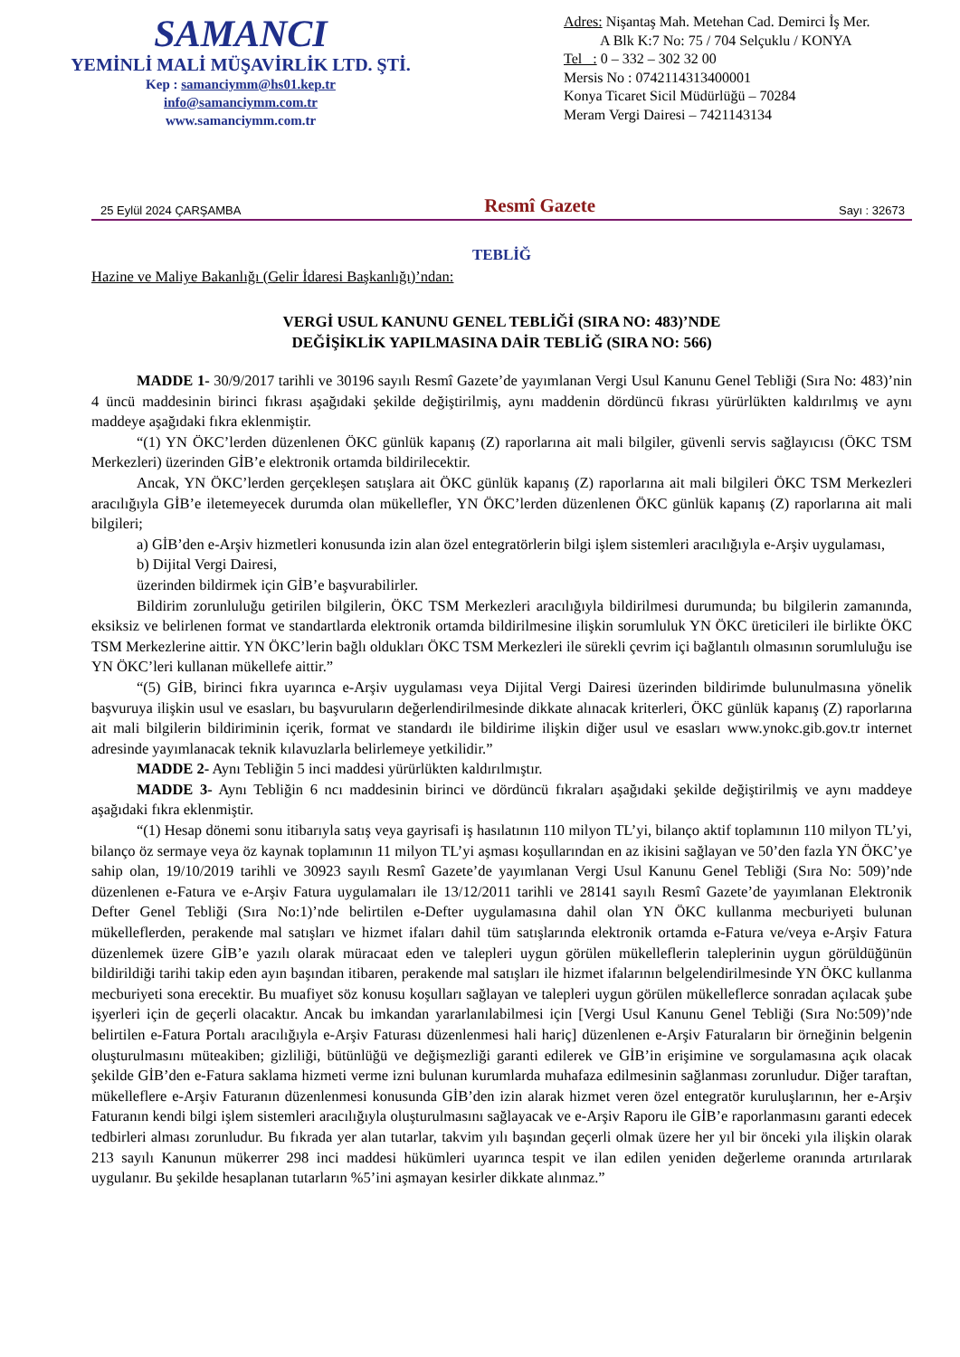SAMANCI
YEMİNLİ MALİ MÜŞAVİRLİK LTD. ŞTİ.
Kep : samanciymm@hs01.kep.tr
info@samanciymm.com.tr
www.samanciymm.com.tr
Adres: Nişantaş Mah. Metehan Cad. Demirci İş Mer.
A Blk K:7 No: 75 / 704 Selçuklu / KONYA
Tel : 0 – 332 – 302 32 00
Mersis No : 0742114313400001
Konya Ticaret Sicil Müdürlüğü – 70284
Meram Vergi Dairesi – 7421143134
25 Eylül 2024 ÇARŞAMBA Resmî Gazete Sayı : 32673
TEBLİĞ
Hazine ve Maliye Bakanlığı (Gelir İdaresi Başkanlığı)’ndan:
VERGİ USUL KANUNU GENEL TEBLİĞİ (SIRA NO: 483)’NDE
DEĞİŞİKLİK YAPILMASINA DAİR TEBLİĞ (SIRA NO: 566)
MADDE 1- 30/9/2017 tarihli ve 30196 sayılı Resmî Gazete’de yayımlanan Vergi Usul Kanunu Genel Tebliği (Sıra No: 483)’nin 4 üncü maddesinin birinci fıkrası aşağıdaki şekilde değiştirilmiş, aynı maddenin dördüncü fıkrası yürürlükten kaldırılmış ve aynı maddeye aşağıdaki fıkra eklenmiştir.
“(1) YN ÖKC’lerden düzenlenen ÖKC günlük kapanış (Z) raporlarına ait mali bilgiler, güvenli servis sağlayıcısı (ÖKC TSM Merkezleri) üzerinden GİB’e elektronik ortamda bildirilecektir.
Ancak, YN ÖKC’lerden gerçekleşen satışlara ait ÖKC günlük kapanış (Z) raporlarına ait mali bilgileri ÖKC TSM Merkezleri aracılığıyla GİB’e iletemeyecek durumda olan mükellefler, YN ÖKC’lerden düzenlenen ÖKC günlük kapanış (Z) raporlarına ait mali bilgileri;
a) GİB’den e-Arşiv hizmetleri konusunda izin alan özel entegratörlerin bilgi işlem sistemleri aracılığıyla e-Arşiv uygulaması,
b) Dijital Vergi Dairesi,
üzerinden bildirmek için GİB’e başvurabilirler.
Bildirim zorunluluğu getirilen bilgilerin, ÖKC TSM Merkezleri aracılığıyla bildirilmesi durumunda; bu bilgilerin zamanında, eksiksiz ve belirlenen format ve standartlarda elektronik ortamda bildirilmesine ilişkin sorumluluk YN ÖKC üreticileri ile birlikte ÖKC TSM Merkezlerine aittir. YN ÖKC’lerin bağlı oldukları ÖKC TSM Merkezleri ile sürekli çevrim içi bağlantılı olmasının sorumluluğu ise YN ÖKC’leri kullanan mükellefe aittir.”
“(5) GİB, birinci fıkra uyarınca e-Arşiv uygulaması veya Dijital Vergi Dairesi üzerinden bildirimde bulunulmasına yönelik başvuruya ilişkin usul ve esasları, bu başvuruların değerlendirilmesinde dikkate alınacak kriterleri, ÖKC günlük kapanış (Z) raporlarına ait mali bilgilerin bildiriminin içerik, format ve standardı ile bildirime ilişkin diğer usul ve esasları www.ynokc.gib.gov.tr internet adresinde yayımlanacak teknik kılavuzlarla belirlemeye yetkilidir.”
MADDE 2- Aynı Tebliğin 5 inci maddesi yürürlükten kaldırılmıştır.
MADDE 3- Aynı Tebliğin 6 ncı maddesinin birinci ve dördüncü fıkraları aşağıdaki şekilde değiştirilmiş ve aynı maddeye aşağıdaki fıkra eklenmiştir.
“(1) Hesap dönemi sonu itibarıyla satış veya gayrisafi iş hasılatının 110 milyon TL’yi, bilanço aktif toplamının 110 milyon TL’yi, bilanço öz sermaye veya öz kaynak toplamının 11 milyon TL’yi aşması koşullarından en az ikisini sağlayan ve 50’den fazla YN ÖKC’ye sahip olan, 19/10/2019 tarihli ve 30923 sayılı Resmî Gazete’de yayımlanan Vergi Usul Kanunu Genel Tebliği (Sıra No: 509)’nde düzenlenen e-Fatura ve e-Arşiv Fatura uygulamaları ile 13/12/2011 tarihli ve 28141 sayılı Resmî Gazete’de yayımlanan Elektronik Defter Genel Tebliği (Sıra No:1)’nde belirtilen e-Defter uygulamasına dahil olan YN ÖKC kullanma mecburiyeti bulunan mükelleflerden, perakende mal satışları ve hizmet ifaları dahil tüm satışlarında elektronik ortamda e-Fatura ve/veya e-Arşiv Fatura düzenlemek üzere GİB’e yazılı olarak müracaat eden ve talepleri uygun görülen mükelleflerin taleplerinin uygun görüldüğünün bildirildiği tarihi takip eden ayın başından itibaren, perakende mal satışları ile hizmet ifalarının belgelendirilmesinde YN ÖKC kullanma mecburiyeti sona erecektir. Bu muafiyet söz konusu koşulları sağlayan ve talepleri uygun görülen mükelleflerce sonradan açılacak şube işyerleri için de geçerli olacaktır. Ancak bu imkandan yararlanılabilmesi için [Vergi Usul Kanunu Genel Tebliği (Sıra No:509)’nde belirtilen e-Fatura Portalı aracılığıyla e-Arşiv Faturası düzenlenmesi hali hariç] düzenlenen e-Arşiv Faturaların bir örneğinin belgenin oluşturulmasını müteakiben; gizliliği, bütünlüğü ve değişmezliği garanti edilerek ve GİB’in erişimine ve sorgulamasına açık olacak şekilde GİB’den e-Fatura saklama hizmeti verme izni bulunan kurumlarda muhafaza edilmesinin sağlanması zorunludur. Diğer taraftan, mükelleflere e-Arşiv Faturanın düzenlenmesi konusunda GİB’den izin alarak hizmet veren özel entegratör kuruluşlarının, her e-Arşiv Faturanın kendi bilgi işlem sistemleri aracılığıyla oluşturulmasını sağlayacak ve e-Arşiv Raporu ile GİB’e raporlanmasını garanti edecek tedbirleri alması zorunludur. Bu fıkrada yer alan tutarlar, takvim yılı başından geçerli olmak üzere her yıl bir önceki yıla ilişkin olarak 213 sayılı Kanunun mükerrer 298 inci maddesi hükümleri uyarınca tespit ve ilan edilen yeniden değerleme oranında artırılarak uygulanır. Bu şekilde hesaplanan tutarların %5’ini aşmayan kesirler dikkate alınmaz.”